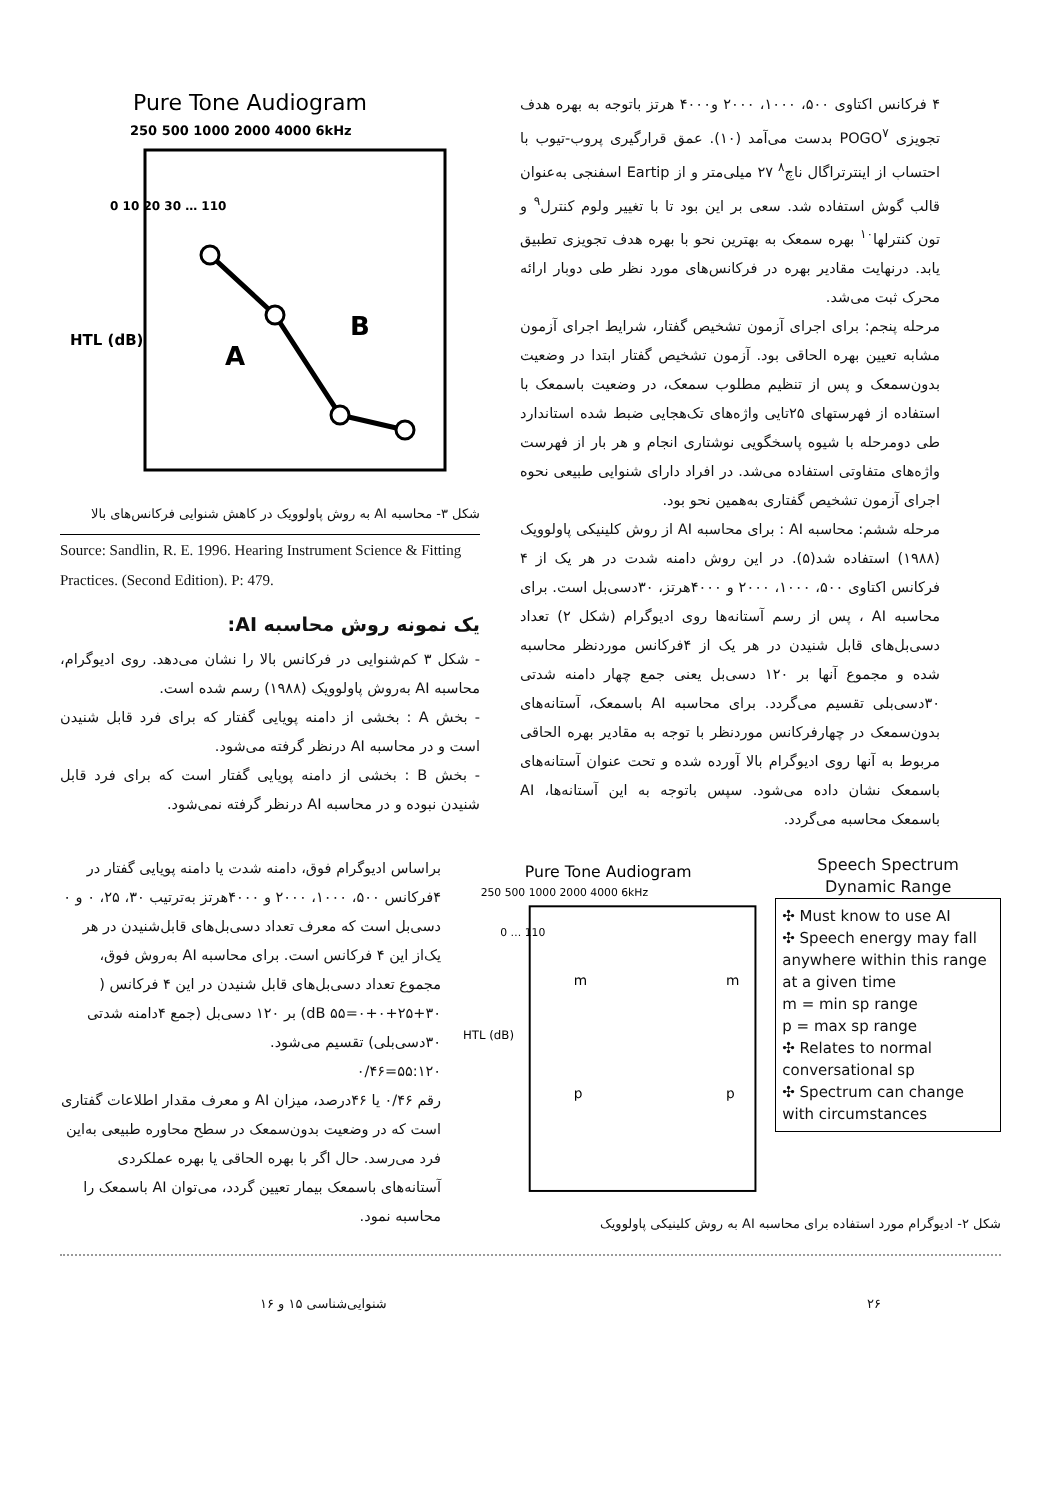Pure Tone Audiogram
250 500 1000 2000 4000 6kHz
A
B
HTL (dB)
0 10 20 30 … 110
شکل ۳- محاسبه AI به روش پاولوویک در کاهش شنوایی فرکانس‌های بالا
Source: Sandlin, R. E. 1996. Hearing Instrument Science & Fitting Practices. (Second Edition). P: 479.
یک نمونه روش محاسبه AI:
- شکل ۳ کم‌شنوایی در فرکانس بالا را نشان می‌دهد. روی ادیوگرام، محاسبه AI به‌روش پاولوویک (۱۹۸۸) رسم شده است.
- بخش A : بخشی از دامنه پویایی گفتار که برای فرد قابل شنیدن است و در محاسبه AI درنظر گرفته می‌شود.
- بخش B : بخشی از دامنه پویایی گفتار است که برای فرد قابل شنیدن نبوده و در محاسبه AI درنظر گرفته نمی‌شود.
۴ فرکانس اکتاوی ۵۰۰، ۱۰۰۰، ۲۰۰۰ و۴۰۰۰ هرتز باتوجه به بهره هدف تجویزی POGO<sup>۷</sup> بدست می‌آمد (۱۰). عمق قرارگیری پروب-تیوب با احتساب از اینترتراگال ناچ<sup>۸</sup> ۲۷ میلی‌متر و از Eartip اسفنجی به‌عنوان قالب گوش استفاده شد. سعی بر این بود تا با تغییر ولوم کنترل<sup>۹</sup> و تون کنترلها<sup>۱۰</sup> بهره سمعک به بهترین نحو با بهره هدف تجویزی تطبیق یابد. درنهایت مقادیر بهره در فرکانس‌های مورد نظر طی دوبار ارائه محرک ثبت می‌شد.
مرحله پنجم: برای اجرای آزمون تشخیص گفتار، شرایط اجرای آزمون مشابه تعیین بهره الحاقی بود. آزمون تشخیص گفتار ابتدا در وضعیت بدون‌سمعک و پس از تنظیم مطلوب سمعک، در وضعیت باسمعک با استفاده از فهرستهای ۲۵تایی واژه‌های تک‌هجایی ضبط شده استاندارد طی دومرحله با شیوه پاسخگویی نوشتاری انجام و هر بار از فهرست واژه‌های متفاوتی استفاده می‌شد. در افراد دارای شنوایی طبیعی نحوه اجرای آزمون تشخیص گفتاری به‌همین نحو بود.
مرحله ششم: محاسبه AI : برای محاسبه AI از روش کلینیکی پاولوویک (۱۹۸۸) استفاده شد(۵). در این روش دامنه شدت در هر یک از ۴ فرکانس اکتاوی ۵۰۰، ۱۰۰۰، ۲۰۰۰ و ۴۰۰۰هرتز، ۳۰دسی‌بل است. برای محاسبه AI ، پس از رسم آستانه‌ها روی ادیوگرام (شکل ۲) تعداد دسی‌بل‌های قابل شنیدن در هر یک از ۴فرکانس موردنظر محاسبه شده و مجموع آنها بر ۱۲۰ دسی‌بل یعنی جمع چهار دامنه شدتی ۳۰دسی‌بلی تقسیم می‌گردد. برای محاسبه AI باسمعک، آستانه‌های بدون‌سمعک در چهارفرکانس موردنظر با توجه به مقادیر بهره الحاقی مربوط به آنها روی ادیوگرام بالا آورده شده و تحت عنوان آستانه‌های باسمعک نشان داده می‌شود. سپس باتوجه به این آستانه‌ها، AI باسمعک محاسبه می‌گردد.
براساس ادیوگرام فوق، دامنه شدت یا دامنه پویایی گفتار در ۴فرکانس ۵۰۰، ۱۰۰۰، ۲۰۰۰ و ۴۰۰۰هرتز به‌ترتیب ۳۰، ۲۵، ۰ و ۰ دسی‌بل است که معرف تعداد دسی‌بل‌های قابل‌شنیدن در هر یک‌از این ۴ فرکانس است. برای محاسبه AI به‌روش فوق، مجموع تعداد دسی‌بل‌های قابل شنیدن در این ۴ فرکانس ( ۳۰+۲۵+۰+۰=۵۵ dB) بر ۱۲۰ دسی‌بل (جمع ۴دامنه شدتی ۳۰دسی‌بلی) تقسیم می‌شود.
۵۵:۱۲۰=۰/۴۶
رقم ۰/۴۶ یا ۴۶درصد، میزان AI و معرف مقدار اطلاعات گفتاری است که در وضعیت بدون‌سمعک در سطح محاوره طبیعی به‌این فرد می‌رسد. حال اگر با بهره الحاقی یا بهره عملکردی آستانه‌های باسمعک بیمار تعیین گردد، می‌توان AI باسمعک را محاسبه نمود.
Pure Tone Audiogram
250 500 1000 2000 4000 6kHz
m
m
p
p
HTL (dB)
0 … 110
Speech Spectrum
Dynamic Range
✣ Must know to use AI
✣ Speech energy may fall anywhere within this range at a given time
m = min sp range
p = max sp range
✣ Relates to normal conversational sp
✣ Spectrum can change with circumstances
شکل ۲- ادیوگرام مورد استفاده برای محاسبه AI به روش کلینیکی پاولوویک
۲۶ شنوایی‌شناسی ۱۵ و ۱۶